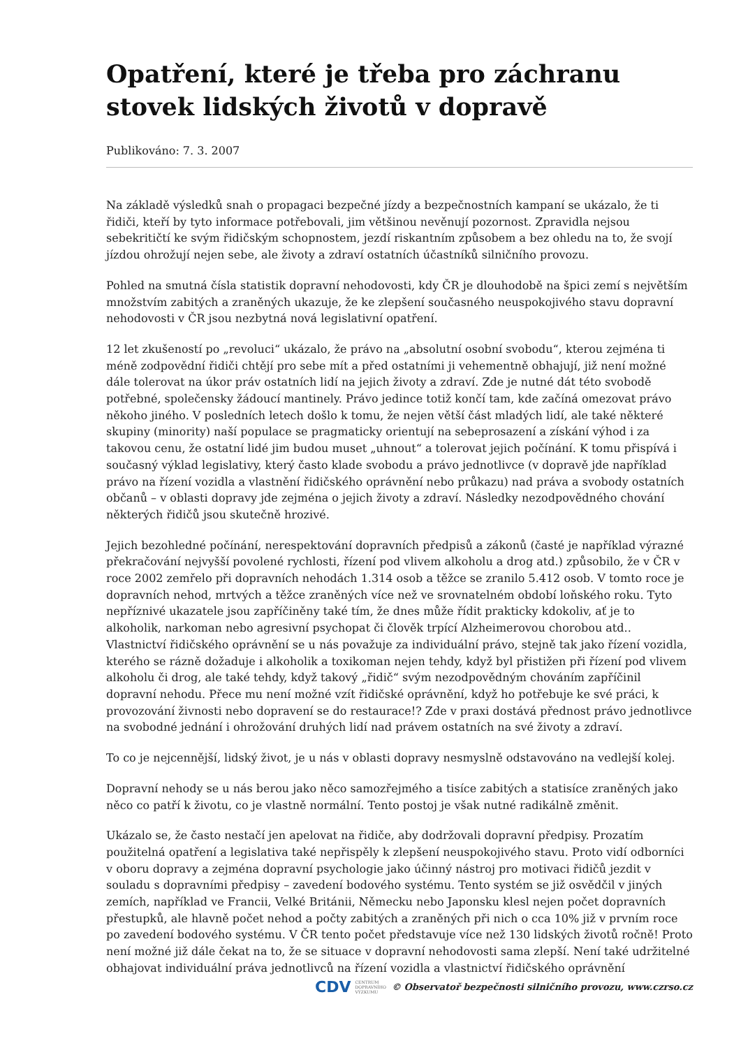Opatření, které je třeba pro záchranu stovek lidských životů v dopravě
Publikováno: 7. 3. 2007
Na základě výsledků snah o propagaci bezpečné jízdy a bezpečnostních kampaní se ukázalo, že ti řidiči, kteří by tyto informace potřebovali, jim většinou nevěnují pozornost. Zpravidla nejsou sebekritičtí ke svým řidičským schopnostem, jezdí riskantním způsobem a bez ohledu na to, že svojí jízdou ohrožují nejen sebe, ale životy a zdraví ostatních účastníků silničního provozu.
Pohled na smutná čísla statistik dopravní nehodovosti, kdy ČR je dlouhodobě na špici zemí s největším množstvím zabitých a zraněných ukazuje, že ke zlepšení současného neuspokojivého stavu dopravní nehodovosti v ČR jsou nezbytná nová legislativní opatření.
12 let zkušeností po „revoluci“ ukázalo, že právo na „absolutní osobní svobodu“, kterou zejména ti méně zodpovědní řidiči chtějí pro sebe mít a před ostatními ji vehementně obhajují, již není možné dále tolerovat na úkor práv ostatních lidí na jejich životy a zdraví. Zde je nutné dát této svobodě potřebné, společensky žádoucí mantinely. Právo jedince totiž končí tam, kde začíná omezovat právo někoho jiného. V posledních letech došlo k tomu, že nejen větší část mladých lidí, ale také některé skupiny (minority) naší populace se pragmaticky orientují na sebeprosazení a získání výhod i za takovou cenu, že ostatní lidé jim budou muset „uhnout“ a tolerovat jejich počínání. K tomu přispívá i současný výklad legislativy, který často klade svobodu a právo jednotlivce (v dopravě jde například právo na řízení vozidla a vlastnění řidičského oprávnění nebo průkazu) nad práva a svobody ostatních občanů – v oblasti dopravy jde zejména o jejich životy a zdraví. Následky nezodpovědného chování některých řidičů jsou skutečně hrozivé.
Jejich bezohledné počínání, nerespektování dopravních předpisů a zákonů (časté je například výrazné překračování nejvyšší povolené rychlosti, řízení pod vlivem alkoholu a drog atd.) způsobilo, že v ČR v roce 2002 zemřelo při dopravních nehodách 1.314 osob a těžce se zranilo 5.412 osob. V tomto roce je dopravních nehod, mrtvých a těžce zraněných více než ve srovnatelném období loňského roku. Tyto nepříznivé ukazatele jsou zapříčiněny také tím, že dnes může řídit prakticky kdokoliv, ať je to alkoholik, narkoman nebo agresivní psychopat či člověk trpící Alzheimerovou chorobou atd.. Vlastnictví řidičského oprávnění se u nás považuje za individuální právo, stejně tak jako řízení vozidla, kterého se rázně dožaduje i alkoholik a toxikoman nejen tehdy, když byl přistižen při řízení pod vlivem alkoholu či drog, ale také tehdy, když takový „řidič“ svým nezodpovědným chováním zapříčinil dopravní nehodu. Přece mu není možné vzít řidičské oprávnění, když ho potřebuje ke své práci, k provozování živnosti nebo dopravení se do restaurace!? Zde v praxi dostává přednost právo jednotlivce na svobodné jednání i ohrožování druhých lidí nad právem ostatních na své životy a zdraví.
To co je nejcennější, lidský život, je u nás v oblasti dopravy nesmyslně odstavováno na vedlejší kolej.
Dopravní nehody se u nás berou jako něco samozřejmého a tisíce zabitých a statisíce zraněných jako něco co patří k životu, co je vlastně normální. Tento postoj je však nutné radikálně změnit.
Ukázalo se, že často nestačí jen apelovat na řidiče, aby dodržovali dopravní předpisy. Prozatím použitelná opatření a legislativa také nepřispěly k zlepšení neuspokojivého stavu. Proto vidí odborníci v oboru dopravy a zejména dopravní psychologie jako účinný nástroj pro motivaci řidičů jezdit v souladu s dopravními předpisy – zavedení bodového systému. Tento systém se již osvědčil v jiných zemích, například ve Francii, Velké Británii, Německu nebo Japonsku klesl nejen počet dopravních přestupků, ale hlavně počet nehod a počty zabitých a zraněných při nich o cca 10% již v prvním roce po zavedení bodového systému. V ČR tento počet představuje více než 130 lidských životů ročně! Proto není možné již dále čekat na to, že se situace v dopravní nehodovosti sama zlepší. Není také udržitelné obhajovat individuální práva jednotlivců na řízení vozidla a vlastnictví řidičského oprávnění
CDV CENTRUM
DOPRAVNÍHO
VÝZKUMU © Observatoř bezpečnosti silničního provozu, www.czrso.cz